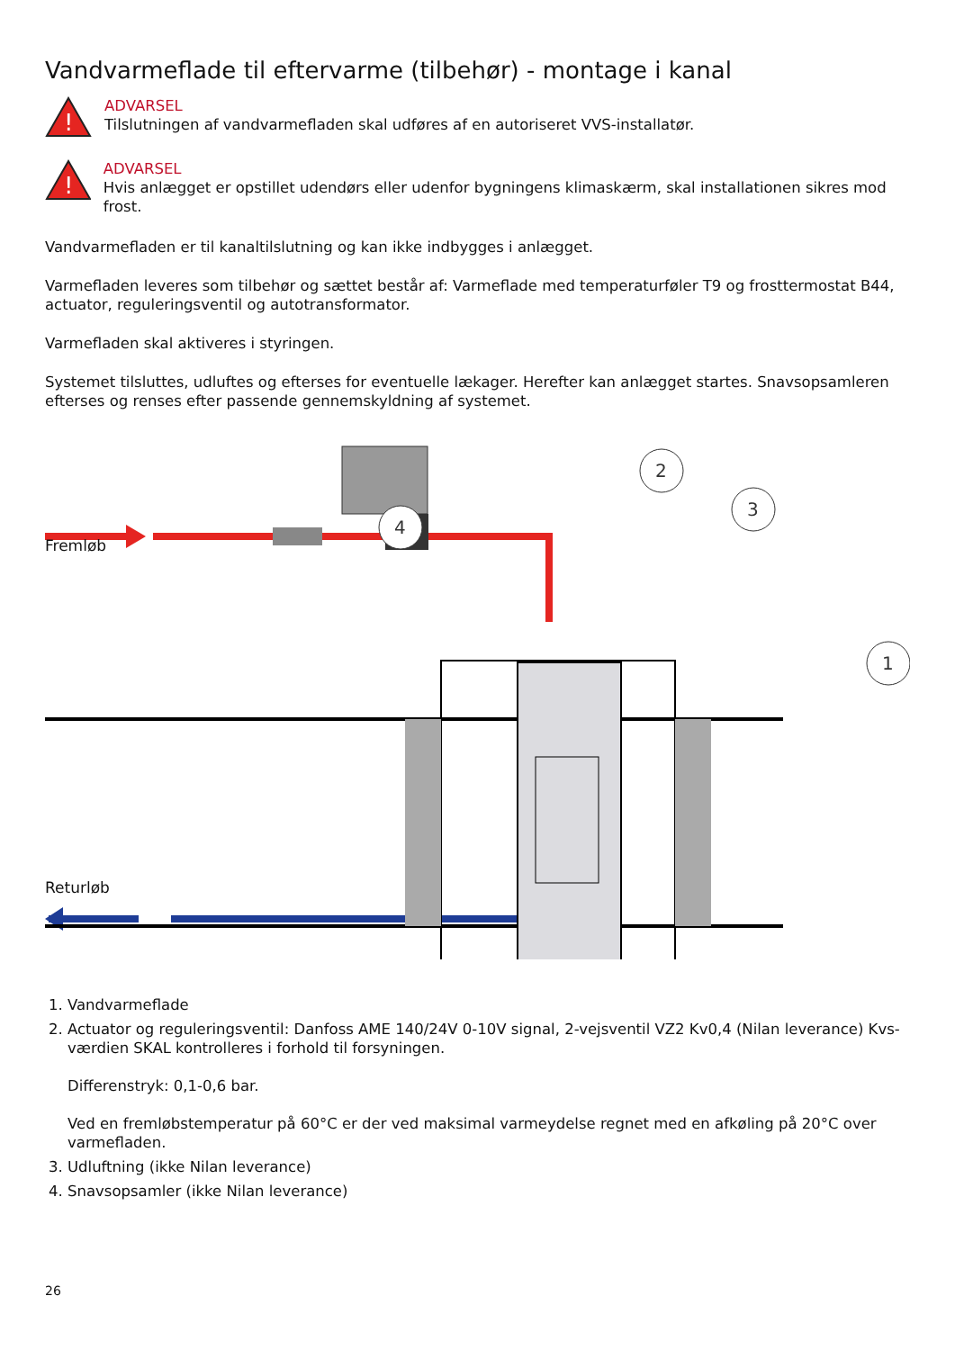Vandvarmeflade til eftervarme (tilbehør) - montage i kanal
!
ADVARSEL
Tilslutningen af vandvarmefladen skal udføres af en autoriseret VVS-installatør.
!
ADVARSEL
Hvis anlægget er opstillet udendørs eller udenfor bygningens klimaskærm, skal installationen sikres mod frost.
Vandvarmefladen er til kanaltilslutning og kan ikke indbygges i anlægget.
Varmefladen leveres som tilbehør og sættet består af: Varmeflade med temperaturføler T9 og frosttermostat B44, actuator, reguleringsventil og autotransformator.
Varmefladen skal aktiveres i styringen.
Systemet tilsluttes, udluftes og efterses for eventuelle lækager. Herefter kan anlægget startes. Snavsopsamleren efterses og renses efter passende gennemskyldning af systemet.
2
3
1
4
Fremløb
Returløb
1. Vandvarmeflade
2. Actuator og reguleringsventil: Danfoss AME 140/24V 0-10V signal, 2-vejsventil VZ2 Kv0,4 (Nilan leverance) Kvs-værdien SKAL kontrolleres i forhold til forsyningen.
Differenstryk: 0,1-0,6 bar.
Ved en fremløbstemperatur på 60°C er der ved maksimal varmeydelse regnet med en afkøling på 20°C over varmefladen.
3. Udluftning (ikke Nilan leverance)
4. Snavsopsamler (ikke Nilan leverance)
26